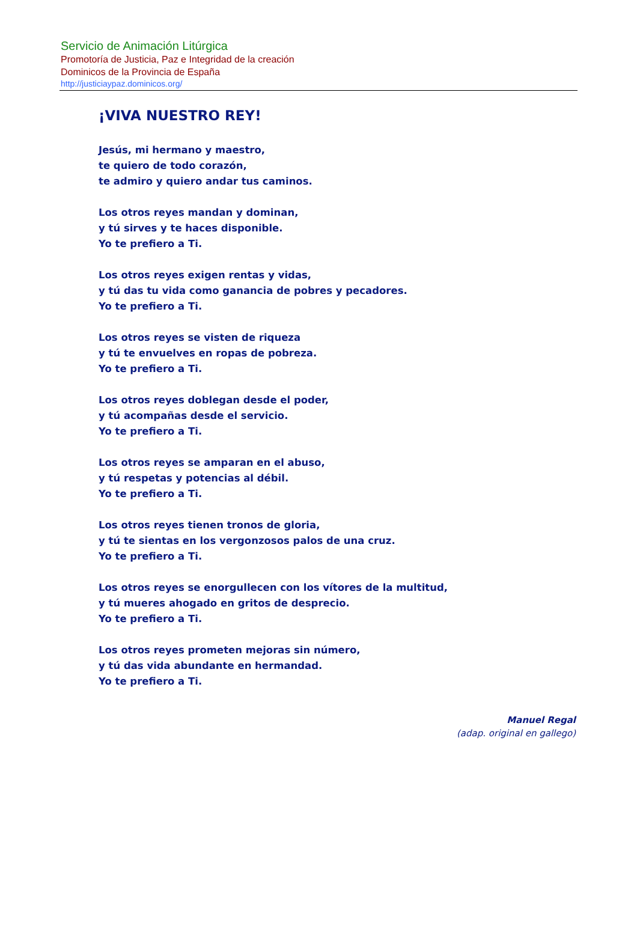Servicio de Animación Litúrgica
Promotoría de Justicia, Paz e Integridad de la creación
Dominicos de la Provincia de España
http://justiciaypaz.dominicos.org/
¡VIVA NUESTRO REY!
Jesús, mi hermano y maestro,
te quiero de todo corazón,
te admiro y quiero andar tus caminos.
Los otros reyes mandan y dominan,
y tú sirves y te haces disponible.
Yo te prefiero a Ti.
Los otros reyes exigen rentas y vidas,
y tú das tu vida como ganancia de pobres y pecadores.
Yo te prefiero a Ti.
Los otros reyes se visten de riqueza
y tú te envuelves en ropas de pobreza.
Yo te prefiero a Ti.
Los otros reyes doblegan desde el poder,
y tú acompañas desde el servicio.
Yo te prefiero a Ti.
Los otros reyes se amparan en el abuso,
y tú respetas y potencias al débil.
Yo te prefiero a Ti.
Los otros reyes tienen tronos de gloria,
y tú te sientas en los vergonzosos palos de una cruz.
Yo te prefiero a Ti.
Los otros reyes se enorgullecen con los vítores de la multitud,
y tú mueres ahogado en gritos de desprecio.
Yo te prefiero a Ti.
Los otros reyes prometen mejoras sin número,
y tú das vida abundante en hermandad.
Yo te prefiero a Ti.
Manuel Regal
(adap. original en gallego)